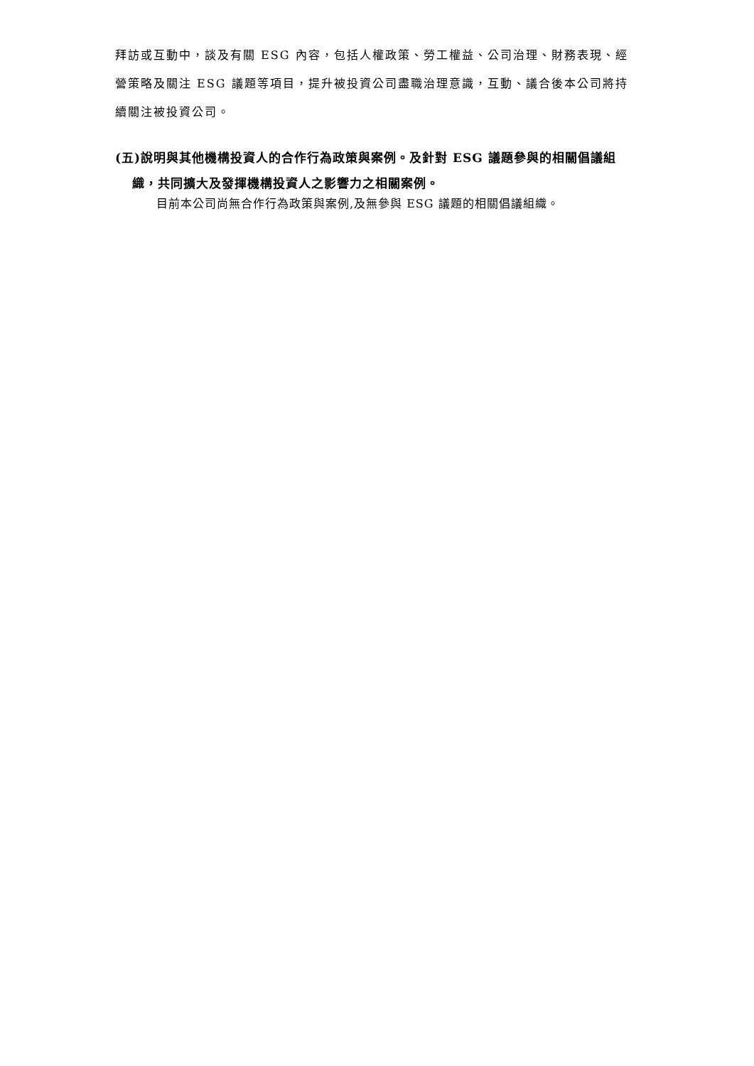拜訪或互動中，談及有關 ESG 內容，包括人權政策、勞工權益、公司治理、財務表現、經營策略及關注 ESG 議題等項目，提升被投資公司盡職治理意識，互動、議合後本公司將持續關注被投資公司。
(五)說明與其他機構投資人的合作行為政策與案例。及針對 ESG 議題參與的相關倡議組織，共同擴大及發揮機構投資人之影響力之相關案例。
目前本公司尚無合作行為政策與案例,及無參與 ESG 議題的相關倡議組織。